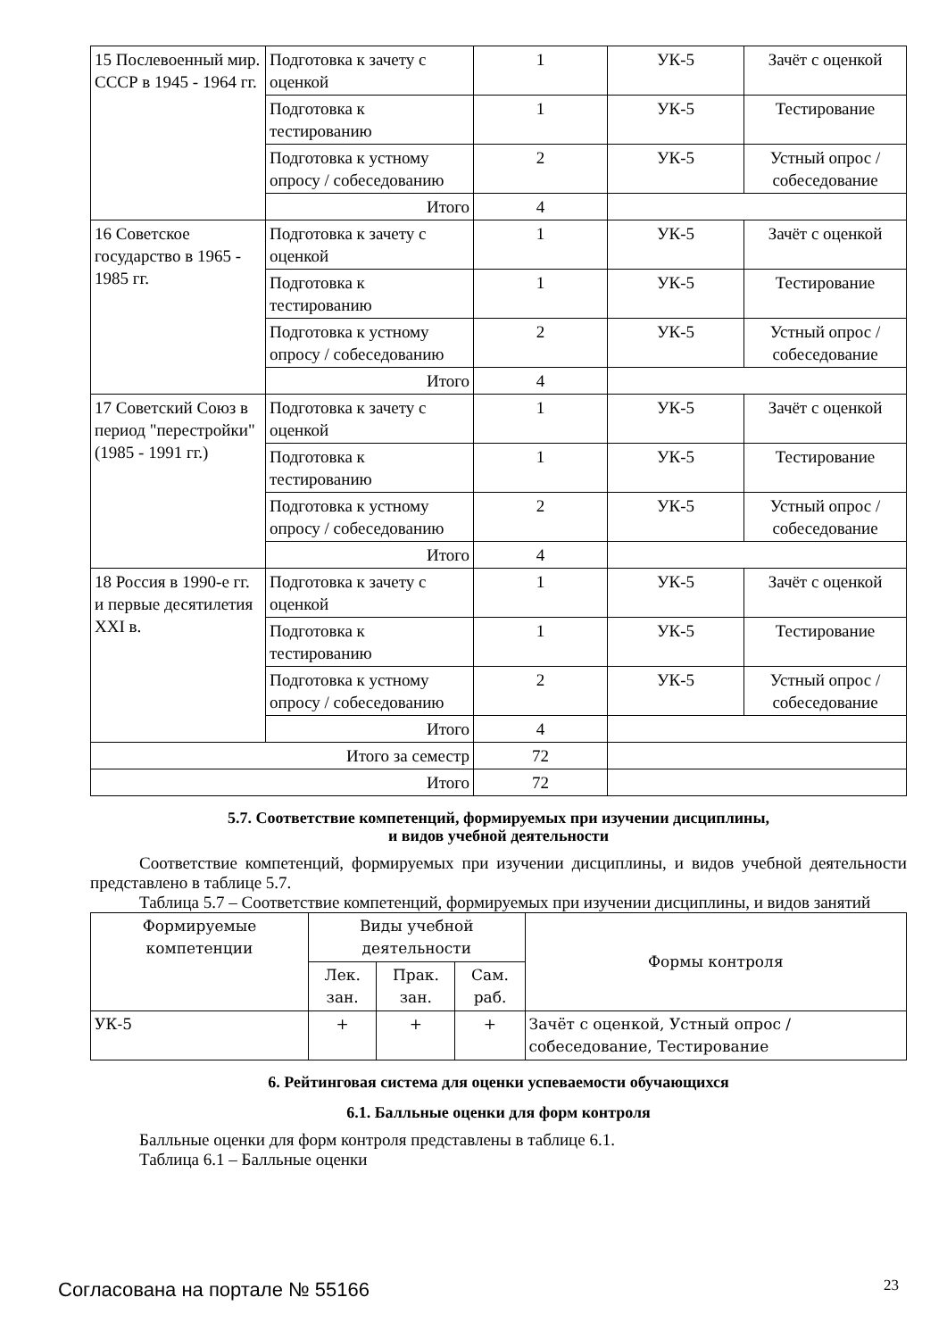| 15 Послевоенный мир. СССР в 1945 - 1964 гг. | Подготовка к зачету с оценкой | 1 | УК-5 | Зачёт с оценкой |
| | Подготовка к тестированию | 1 | УК-5 | Тестирование |
| | Подготовка к устному опросу / собеседованию | 2 | УК-5 | Устный опрос / собеседование |
| | Итого | 4 | | |
| 16 Советское государство в 1965 - 1985 гг. | Подготовка к зачету с оценкой | 1 | УК-5 | Зачёт с оценкой |
| | Подготовка к тестированию | 1 | УК-5 | Тестирование |
| | Подготовка к устному опросу / собеседованию | 2 | УК-5 | Устный опрос / собеседование |
| | Итого | 4 | | |
| 17 Советский Союз в период "перестройки" (1985 - 1991 гг.) | Подготовка к зачету с оценкой | 1 | УК-5 | Зачёт с оценкой |
| | Подготовка к тестированию | 1 | УК-5 | Тестирование |
| | Подготовка к устному опросу / собеседованию | 2 | УК-5 | Устный опрос / собеседование |
| | Итого | 4 | | |
| 18 Россия в 1990-е гг. и первые десятилетия XXI в. | Подготовка к зачету с оценкой | 1 | УК-5 | Зачёт с оценкой |
| | Подготовка к тестированию | 1 | УК-5 | Тестирование |
| | Подготовка к устному опросу / собеседованию | 2 | УК-5 | Устный опрос / собеседование |
| | Итого | 4 | | |
| Итого за семестр | | 72 | | |
| Итого | | 72 | | |
5.7. Соответствие компетенций, формируемых при изучении дисциплины,
и видов учебной деятельности
Соответствие компетенций, формируемых при изучении дисциплины, и видов учебной деятельности представлено в таблице 5.7.
Таблица 5.7 – Соответствие компетенций, формируемых при изучении дисциплины, и видов занятий
| Формируемые компетенции | Виды учебной деятельности | | | Формы контроля |
| --- | --- | --- | --- | --- |
| | Лек. зан. | Прак. зан. | Сам. раб. | |
| УК-5 | + | + | + | Зачёт с оценкой, Устный опрос / собеседование, Тестирование |
6. Рейтинговая система для оценки успеваемости обучающихся
6.1. Балльные оценки для форм контроля
Балльные оценки для форм контроля представлены в таблице 6.1.
Таблица 6.1 – Балльные оценки
Согласована на портале № 55166 23